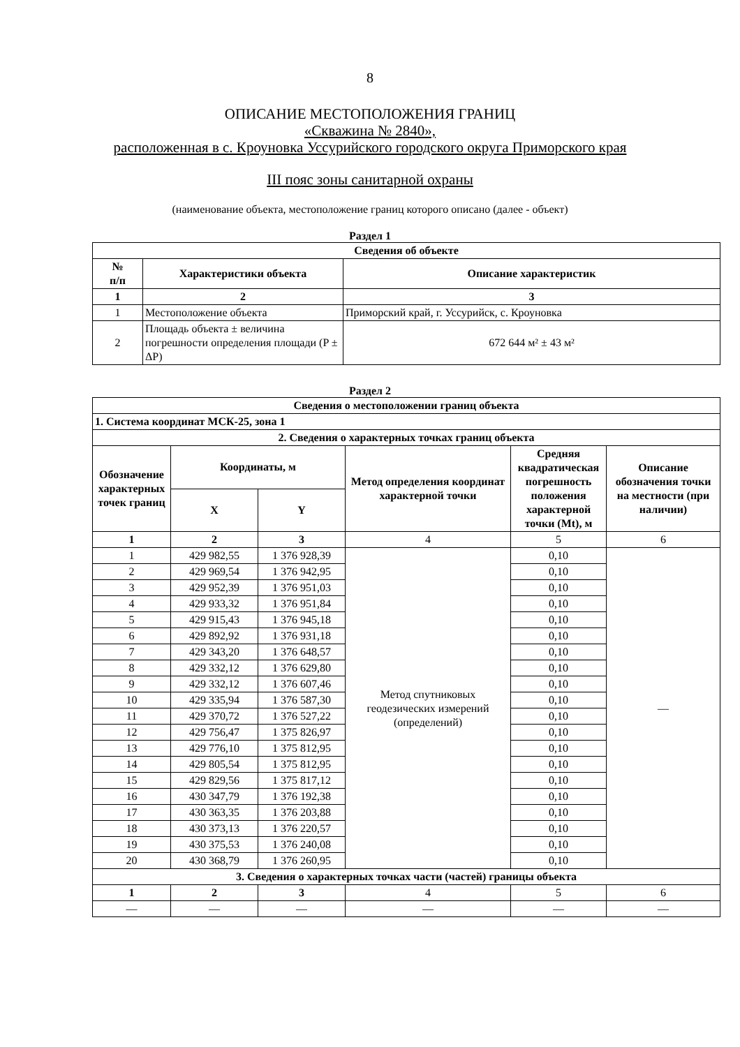8
ОПИСАНИЕ МЕСТОПОЛОЖЕНИЯ ГРАНИЦ
«Скважина № 2840»,
расположенная в с. Кроуновка Уссурийского городского округа Приморского края
III пояс зоны санитарной охраны
(наименование объекта, местоположение границ которого описано (далее - объект)
Раздел 1
| Сведения об объекте | | |
| --- | --- | --- |
| № п/п | Характеристики объекта | Описание характеристик |
| 1 | 2 | 3 |
| 1 | Местоположение объекта | Приморский край, г. Уссурийск, с. Кроуновка |
| 2 | Площадь объекта ± величина погрешности определения площади (P ± ΔP) | 672 644 м² ± 43 м² |
Раздел 2
| Сведения о местоположении границ объекта | | | | | |
| --- | --- | --- | --- | --- | --- |
| 1. Система координат МСК-25, зона 1 | | | | | |
| 2. Сведения о характерных точках границ объекта | | | | | |
| Обозначение характерных точек границ | Координаты, м | | Метод определения координат характерной точки | Средняя квадратическая погрешность положения характерной точки (Mt), м | Описание обозначения точки на местности (при наличии) |
| | X | Y | | | |
| 1 | 2 | 3 | 4 | 5 | 6 |
| 1 | 429 982,55 | 1 376 928,39 | Метод спутниковых геодезических измерений (определений) | 0,10 | — |
| 2 | 429 969,54 | 1 376 942,95 | | 0,10 | |
| 3 | 429 952,39 | 1 376 951,03 | | 0,10 | |
| 4 | 429 933,32 | 1 376 951,84 | | 0,10 | |
| 5 | 429 915,43 | 1 376 945,18 | | 0,10 | |
| 6 | 429 892,92 | 1 376 931,18 | | 0,10 | |
| 7 | 429 343,20 | 1 376 648,57 | | 0,10 | |
| 8 | 429 332,12 | 1 376 629,80 | | 0,10 | |
| 9 | 429 332,12 | 1 376 607,46 | | 0,10 | |
| 10 | 429 335,94 | 1 376 587,30 | | 0,10 | |
| 11 | 429 370,72 | 1 376 527,22 | | 0,10 | |
| 12 | 429 756,47 | 1 375 826,97 | | 0,10 | |
| 13 | 429 776,10 | 1 375 812,95 | | 0,10 | |
| 14 | 429 805,54 | 1 375 812,95 | | 0,10 | |
| 15 | 429 829,56 | 1 375 817,12 | | 0,10 | |
| 16 | 430 347,79 | 1 376 192,38 | | 0,10 | |
| 17 | 430 363,35 | 1 376 203,88 | | 0,10 | |
| 18 | 430 373,13 | 1 376 220,57 | | 0,10 | |
| 19 | 430 375,53 | 1 376 240,08 | | 0,10 | |
| 20 | 430 368,79 | 1 376 260,95 | | 0,10 | |
| 3. Сведения о характерных точках части (частей) границы объекта | | | | | |
| 1 | 2 | 3 | 4 | 5 | 6 |
| — | — | — | — | — | — |